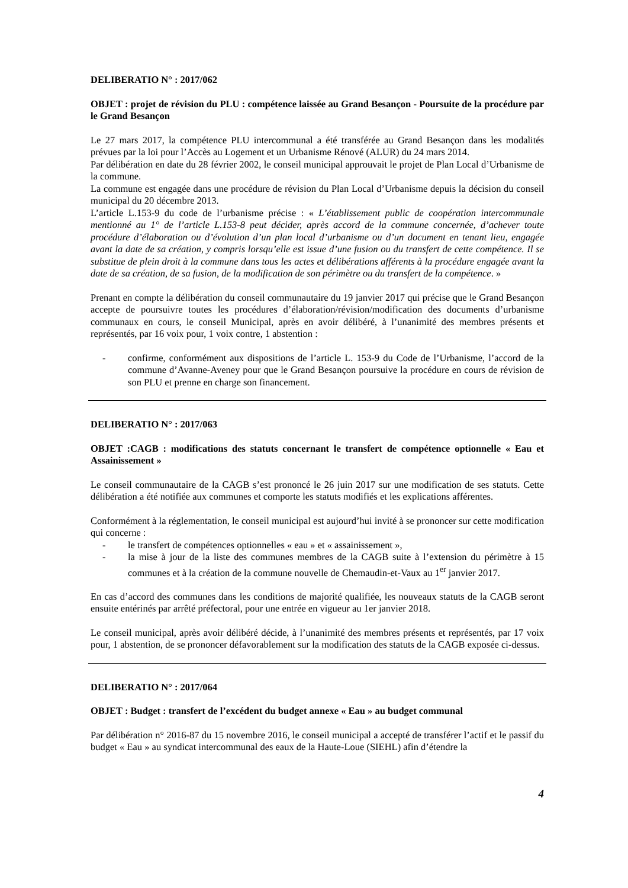DELIBERATIO N° : 2017/062
OBJET : projet de révision du PLU : compétence laissée au Grand Besançon - Poursuite de la procédure par le Grand Besançon
Le 27 mars 2017, la compétence PLU intercommunal a été transférée au Grand Besançon dans les modalités prévues par la loi pour l’Accès au Logement et un Urbanisme Rénové (ALUR) du 24 mars 2014.
Par délibération en date du 28 février 2002, le conseil municipal approuvait le projet de Plan Local d’Urbanisme de la commune.
La commune est engagée dans une procédure de révision du Plan Local d’Urbanisme depuis la décision du conseil municipal du 20 décembre 2013.
L’article L.153-9 du code de l’urbanisme précise : « L’établissement public de coopération intercommunale mentionné au 1° de l’article L.153-8 peut décider, après accord de la commune concernée, d’achever toute procédure d’élaboration ou d’évolution d’un plan local d’urbanisme ou d’un document en tenant lieu, engagée avant la date de sa création, y compris lorsqu’elle est issue d’une fusion ou du transfert de cette compétence. Il se substitue de plein droit à la commune dans tous les actes et délibérations afférents à la procédure engagée avant la date de sa création, de sa fusion, de la modification de son périmètre ou du transfert de la compétence. »
Prenant en compte la délibération du conseil communautaire du 19 janvier 2017 qui précise que le Grand Besançon accepte de poursuivre toutes les procédures d’élaboration/révision/modification des documents d’urbanisme communaux en cours, le conseil Municipal, après en avoir délibéré, à l’unanimité des membres présents et représentés, par 16 voix pour, 1 voix contre, 1 abstention :
- confirme, conformément aux dispositions de l’article L. 153-9 du Code de l’Urbanisme, l’accord de la commune d’Avanne-Aveney pour que le Grand Besançon poursuive la procédure en cours de révision de son PLU et prenne en charge son financement.
DELIBERATIO N° : 2017/063
OBJET :CAGB : modifications des statuts concernant le transfert de compétence optionnelle « Eau et Assainissement »
Le conseil communautaire de la CAGB s’est prononcé le 26 juin 2017 sur une modification de ses statuts. Cette délibération a été notifiée aux communes et comporte les statuts modifiés et les explications afférentes.
Conformément à la réglementation, le conseil municipal est aujourd’hui invité à se prononcer sur cette modification qui concerne :
- le transfert de compétences optionnelles « eau » et « assainissement »,
- la mise à jour de la liste des communes membres de la CAGB suite à l’extension du périmètre à 15 communes et à la création de la commune nouvelle de Chemaudin-et-Vaux au 1<sup>er</sup> janvier 2017.
En cas d’accord des communes dans les conditions de majorité qualifiée, les nouveaux statuts de la CAGB seront ensuite entérinés par arrêté préfectoral, pour une entrée en vigueur au 1er janvier 2018.
Le conseil municipal, après avoir délibéré décide, à l’unanimité des membres présents et représentés, par 17 voix pour, 1 abstention, de se prononcer défavorablement sur la modification des statuts de la CAGB exposée ci-dessus.
DELIBERATIO N° : 2017/064
OBJET : Budget : transfert de l’excédent du budget annexe « Eau » au budget communal
Par délibération n° 2016-87 du 15 novembre 2016, le conseil municipal a accepté de transférer l’actif et le passif du budget « Eau » au syndicat intercommunal des eaux de la Haute-Loue (SIEHL) afin d’étendre la
4